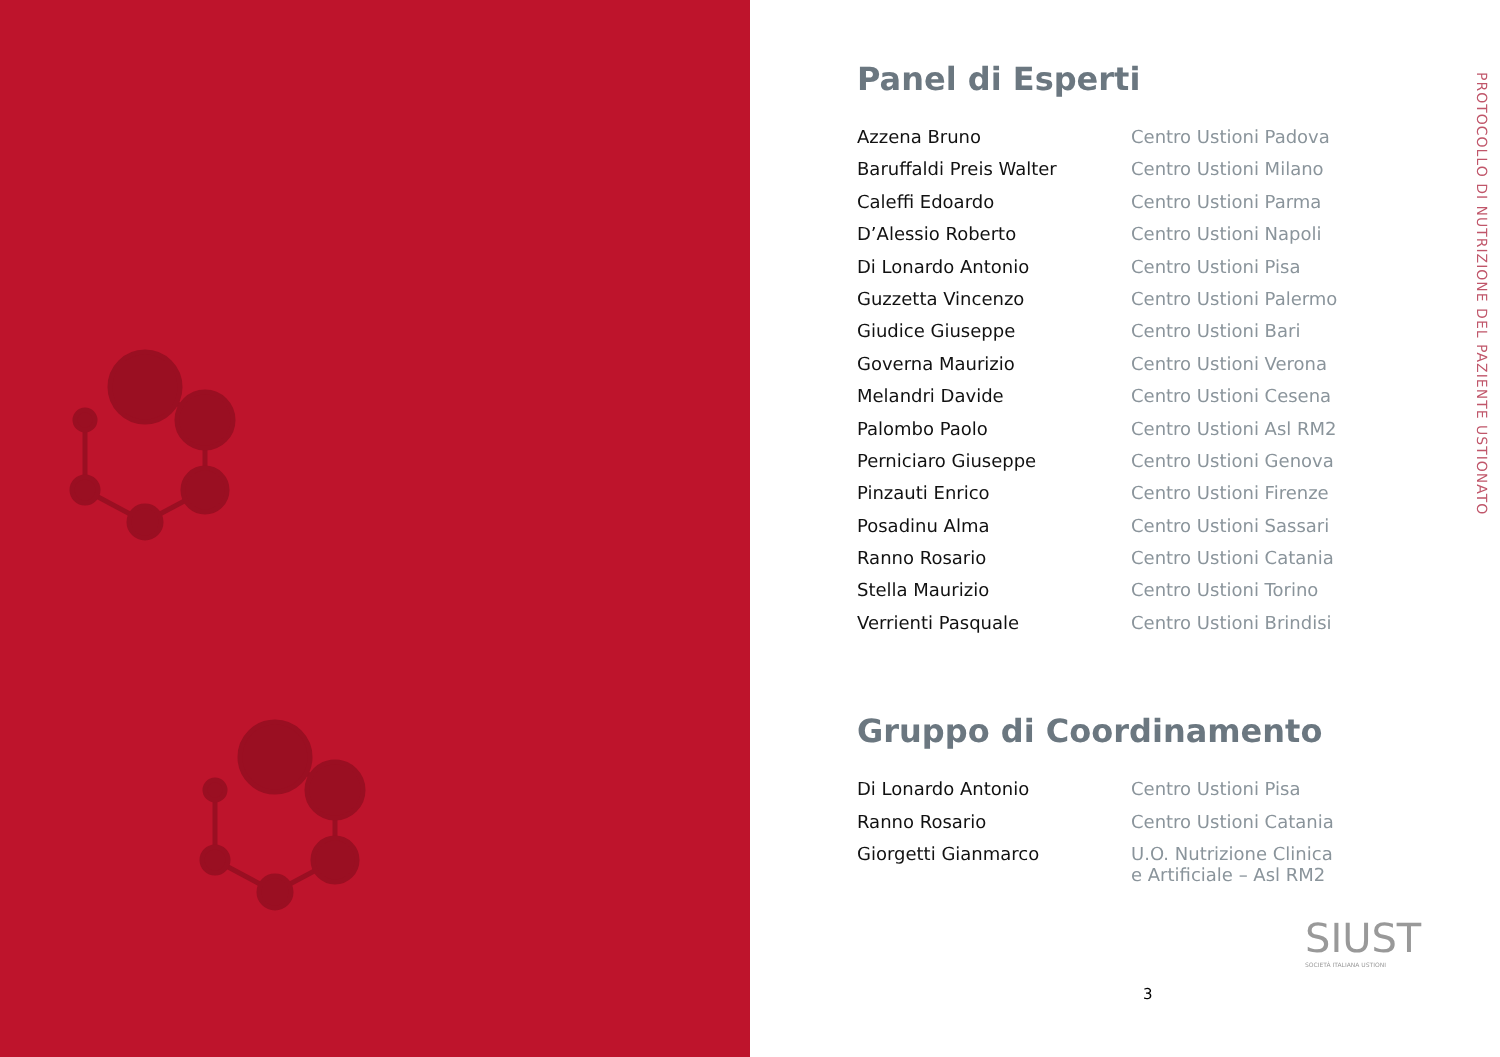Panel di Esperti
| Azzena Bruno | Centro Ustioni Padova |
| Baruffaldi Preis Walter | Centro Ustioni Milano |
| Caleffi Edoardo | Centro Ustioni Parma |
| D’Alessio Roberto | Centro Ustioni Napoli |
| Di Lonardo Antonio | Centro Ustioni Pisa |
| Guzzetta Vincenzo | Centro Ustioni Palermo |
| Giudice Giuseppe | Centro Ustioni Bari |
| Governa Maurizio | Centro Ustioni Verona |
| Melandri Davide | Centro Ustioni Cesena |
| Palombo Paolo | Centro Ustioni Asl RM2 |
| Perniciaro Giuseppe | Centro Ustioni Genova |
| Pinzauti Enrico | Centro Ustioni Firenze |
| Posadinu Alma | Centro Ustioni Sassari |
| Ranno Rosario | Centro Ustioni Catania |
| Stella Maurizio | Centro Ustioni Torino |
| Verrienti Pasquale | Centro Ustioni Brindisi |
Gruppo di Coordinamento
| Di Lonardo Antonio | Centro Ustioni Pisa |
| Ranno Rosario | Centro Ustioni Catania |
| Giorgetti Gianmarco | U.O. Nutrizione Clinica e Artificiale – Asl RM2 |
SIUST
SOCIETÀ ITALIANA USTIONI
3
PROTOCOLLO DI NUTRIZIONE DEL PAZIENTE USTIONATO